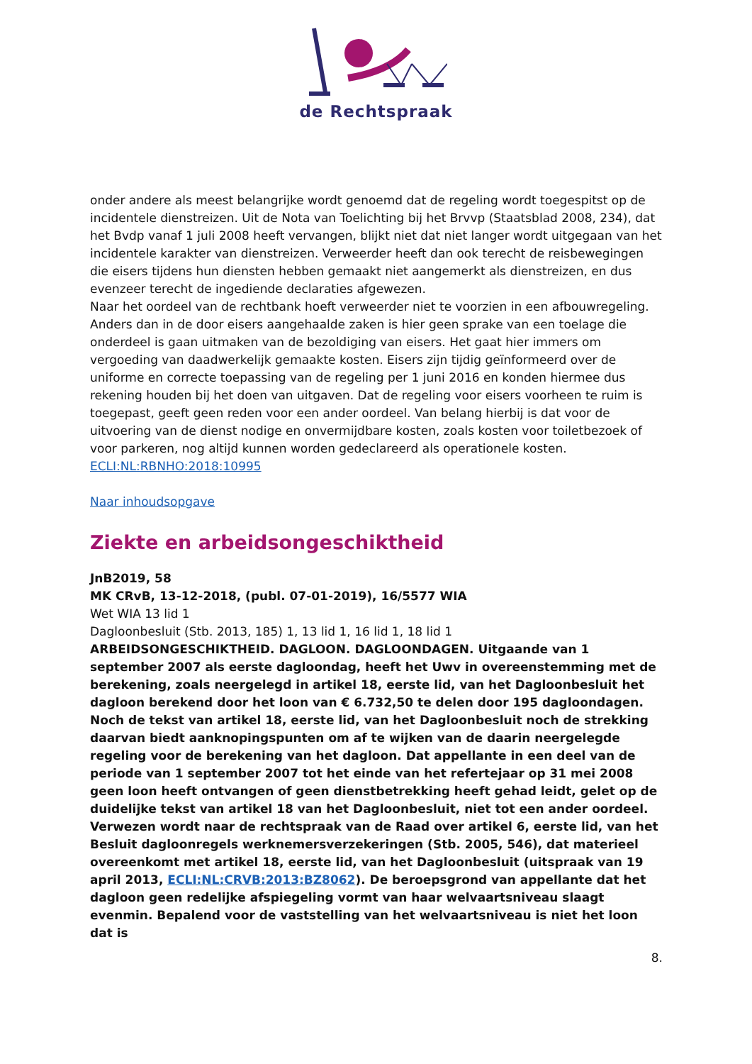de Rechtspraak
onder andere als meest belangrijke wordt genoemd dat de regeling wordt toegespitst op de incidentele dienstreizen. Uit de Nota van Toelichting bij het Brvvp (Staatsblad 2008, 234), dat het Bvdp vanaf 1 juli 2008 heeft vervangen, blijkt niet dat niet langer wordt uitgegaan van het incidentele karakter van dienstreizen. Verweerder heeft dan ook terecht de reisbewegingen die eisers tijdens hun diensten hebben gemaakt niet aangemerkt als dienstreizen, en dus evenzeer terecht de ingediende declaraties afgewezen.
Naar het oordeel van de rechtbank hoeft verweerder niet te voorzien in een afbouwregeling. Anders dan in de door eisers aangehaalde zaken is hier geen sprake van een toelage die onderdeel is gaan uitmaken van de bezoldiging van eisers. Het gaat hier immers om vergoeding van daadwerkelijk gemaakte kosten. Eisers zijn tijdig geïnformeerd over de uniforme en correcte toepassing van de regeling per 1 juni 2016 en konden hiermee dus rekening houden bij het doen van uitgaven. Dat de regeling voor eisers voorheen te ruim is toegepast, geeft geen reden voor een ander oordeel. Van belang hierbij is dat voor de uitvoering van de dienst nodige en onvermijdbare kosten, zoals kosten voor toiletbezoek of voor parkeren, nog altijd kunnen worden gedeclareerd als operationele kosten.
ECLI:NL:RBNHO:2018:10995
Naar inhoudsopgave
Ziekte en arbeidsongeschiktheid
JnB2019, 58
MK CRvB, 13-12-2018, (publ. 07-01-2019), 16/5577 WIA
Wet WIA 13 lid 1
Dagloonbesluit (Stb. 2013, 185) 1, 13 lid 1, 16 lid 1, 18 lid 1
ARBEIDSONGESCHIKTHEID. DAGLOON. DAGLOONDAGEN. Uitgaande van 1 september 2007 als eerste dagloondag, heeft het Uwv in overeenstemming met de berekening, zoals neergelegd in artikel 18, eerste lid, van het Dagloonbesluit het dagloon berekend door het loon van € 6.732,50 te delen door 195 dagloondagen. Noch de tekst van artikel 18, eerste lid, van het Dagloonbesluit noch de strekking daarvan biedt aanknopingspunten om af te wijken van de daarin neergelegde regeling voor de berekening van het dagloon. Dat appellante in een deel van de periode van 1 september 2007 tot het einde van het refertejaar op 31 mei 2008 geen loon heeft ontvangen of geen dienstbetrekking heeft gehad leidt, gelet op de duidelijke tekst van artikel 18 van het Dagloonbesluit, niet tot een ander oordeel. Verwezen wordt naar de rechtspraak van de Raad over artikel 6, eerste lid, van het Besluit dagloonregels werknemersverzekeringen (Stb. 2005, 546), dat materieel overeenkomt met artikel 18, eerste lid, van het Dagloonbesluit (uitspraak van 19 april 2013, ECLI:NL:CRVB:2013:BZ8062). De beroepsgrond van appellante dat het dagloon geen redelijke afspiegeling vormt van haar welvaartsniveau slaagt evenmin. Bepalend voor de vaststelling van het welvaartsniveau is niet het loon dat is
8.